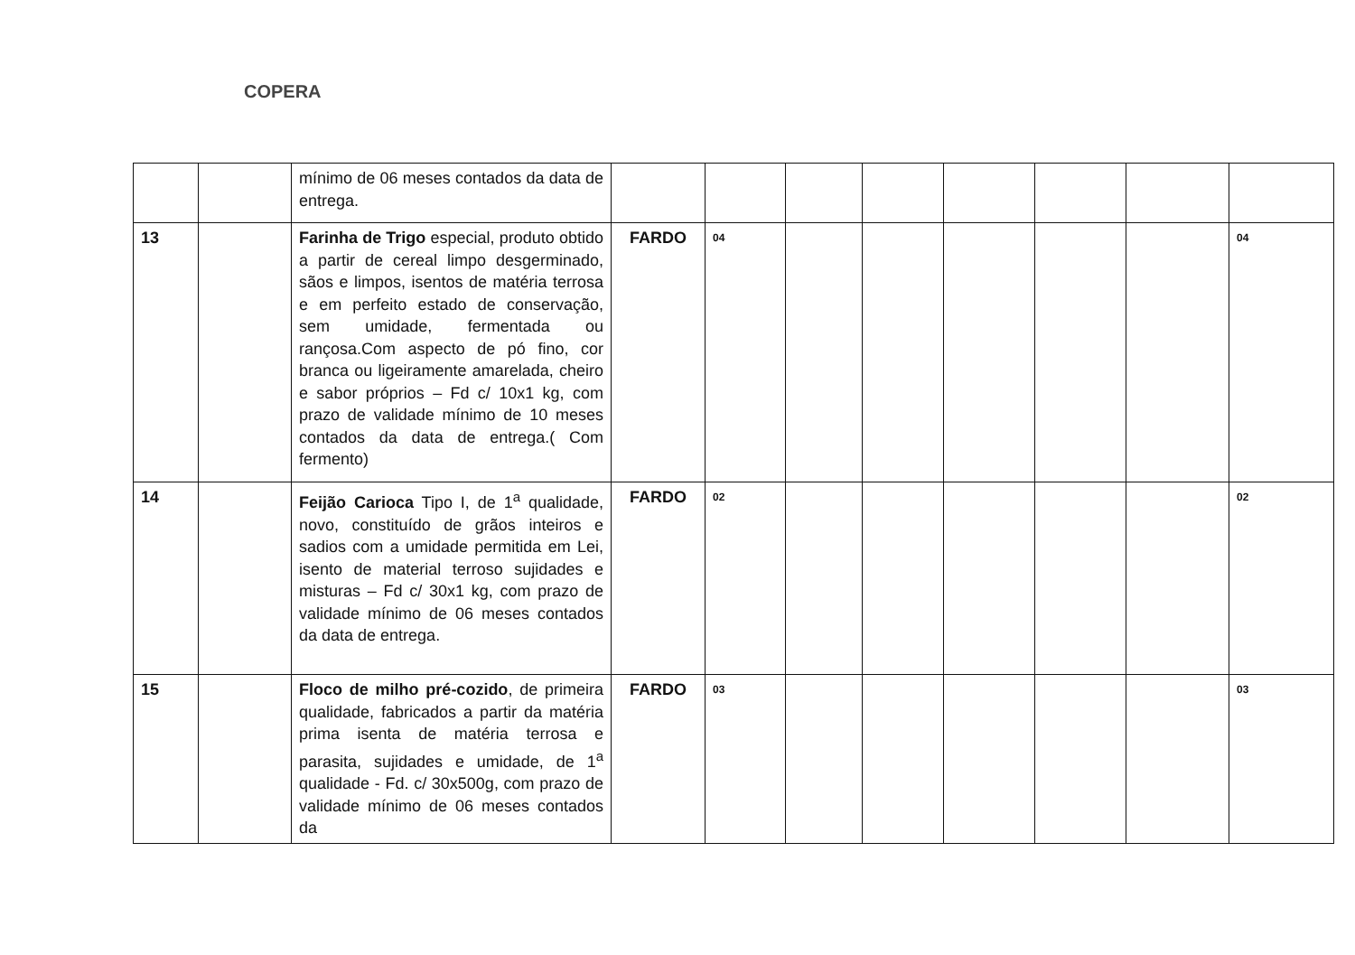COPERA
| | | mínimo de 06 meses contados da data de entrega. | | | | | | | | |
| 13 | | Farinha de Trigo especial, produto obtido a partir de cereal limpo desgerminado, sãos e limpos, isentos de matéria terrosa e em perfeito estado de conservação, sem umidade, fermentada ou rançosa.Com aspecto de pó fino, cor branca ou ligeiramente amarelada, cheiro e sabor próprios – Fd c/ 10x1 kg, com prazo de validade mínimo de 10 meses contados da data de entrega.( Com fermento) | FARDO | 04 | | | | | | 04 |
| 14 | | Feijão Carioca Tipo I, de 1<sup>a</sup> qualidade, novo, constituído de grãos inteiros e sadios com a umidade permitida em Lei, isento de material terroso sujidades e misturas – Fd c/ 30x1 kg, com prazo de validade mínimo de 06 meses contados da data de entrega. | FARDO | 02 | | | | | | 02 |
| 15 | | Floco de milho pré-cozido , de primeira qualidade, fabricados a partir da matéria prima isenta de matéria terrosa e parasita, sujidades e umidade, de 1<sup>a</sup> qualidade - Fd. c/ 30x500g, com prazo de validade mínimo de 06 meses contados da | FARDO | 03 | | | | | | 03 |